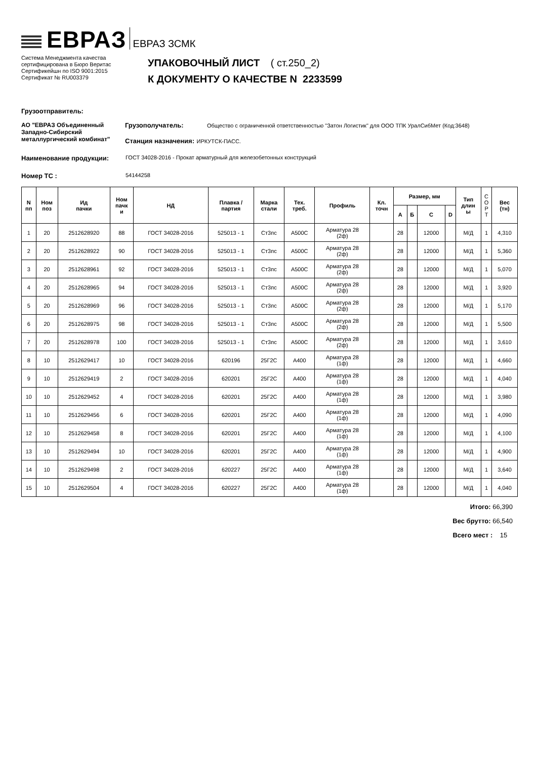ЕВРАЗ ЕВРАЗ ЗСМК
Система Менеджмента качества
сертифицирована в Бюро Веритас
Сертификейшн по ISO 9001:2015
Сертификат № RU003379
УПАКОВОЧНЫЙ ЛИСТ ( ст.250_2)
К ДОКУМЕНТУ О КАЧЕСТВЕ N 2233599
Грузоотправитель:
АО "ЕВРАЗ Объединенный Западно-Сибирский металлургический комбинат"
Грузополучатель: Общество с ограниченной ответственностью "Затон Логистик" для ООО ТПК УралСибМет (Код:3648)
Станция назначения: ИРКУТСК-ПАСС.
Наименование продукции: ГОСТ 34028-2016 - Прокат арматурный для железобетонных конструкций
Номер ТС : 54144258
| N пп | Ном поз | Ид пачки | Ном пачк и | НД | Плавка / партия | Марка стали | Тех. треб. | Профиль | Кл. точн | Размер, мм | | | | Тип длин ы | С О Р Т | Вес (тн) |
| --- | --- | --- | --- | --- | --- | --- | --- | --- | --- | --- | --- | --- | --- | --- | --- | --- |
| | | | | | | | | | | А | Б | С | D | | | |
| 1 | 20 | 2512628920 | 88 | ГОСТ 34028-2016 | 525013 - 1 | Ст3пс | А500С | Арматура 28 (2ф) | | 28 | | 12000 | | М/Д | 1 | 4,310 |
| 2 | 20 | 2512628922 | 90 | ГОСТ 34028-2016 | 525013 - 1 | Ст3пс | А500С | Арматура 28 (2ф) | | 28 | | 12000 | | М/Д | 1 | 5,360 |
| 3 | 20 | 2512628961 | 92 | ГОСТ 34028-2016 | 525013 - 1 | Ст3пс | А500С | Арматура 28 (2ф) | | 28 | | 12000 | | М/Д | 1 | 5,070 |
| 4 | 20 | 2512628965 | 94 | ГОСТ 34028-2016 | 525013 - 1 | Ст3пс | А500С | Арматура 28 (2ф) | | 28 | | 12000 | | М/Д | 1 | 3,920 |
| 5 | 20 | 2512628969 | 96 | ГОСТ 34028-2016 | 525013 - 1 | Ст3пс | А500С | Арматура 28 (2ф) | | 28 | | 12000 | | М/Д | 1 | 5,170 |
| 6 | 20 | 2512628975 | 98 | ГОСТ 34028-2016 | 525013 - 1 | Ст3пс | А500С | Арматура 28 (2ф) | | 28 | | 12000 | | М/Д | 1 | 5,500 |
| 7 | 20 | 2512628978 | 100 | ГОСТ 34028-2016 | 525013 - 1 | Ст3пс | А500С | Арматура 28 (2ф) | | 28 | | 12000 | | М/Д | 1 | 3,610 |
| 8 | 10 | 2512629417 | 10 | ГОСТ 34028-2016 | 620196 | 25Г2С | А400 | Арматура 28 (1ф) | | 28 | | 12000 | | М/Д | 1 | 4,660 |
| 9 | 10 | 2512629419 | 2 | ГОСТ 34028-2016 | 620201 | 25Г2С | А400 | Арматура 28 (1ф) | | 28 | | 12000 | | М/Д | 1 | 4,040 |
| 10 | 10 | 2512629452 | 4 | ГОСТ 34028-2016 | 620201 | 25Г2С | А400 | Арматура 28 (1ф) | | 28 | | 12000 | | М/Д | 1 | 3,980 |
| 11 | 10 | 2512629456 | 6 | ГОСТ 34028-2016 | 620201 | 25Г2С | А400 | Арматура 28 (1ф) | | 28 | | 12000 | | М/Д | 1 | 4,090 |
| 12 | 10 | 2512629458 | 8 | ГОСТ 34028-2016 | 620201 | 25Г2С | А400 | Арматура 28 (1ф) | | 28 | | 12000 | | М/Д | 1 | 4,100 |
| 13 | 10 | 2512629494 | 10 | ГОСТ 34028-2016 | 620201 | 25Г2С | А400 | Арматура 28 (1ф) | | 28 | | 12000 | | М/Д | 1 | 4,900 |
| 14 | 10 | 2512629498 | 2 | ГОСТ 34028-2016 | 620227 | 25Г2С | А400 | Арматура 28 (1ф) | | 28 | | 12000 | | М/Д | 1 | 3,640 |
| 15 | 10 | 2512629504 | 4 | ГОСТ 34028-2016 | 620227 | 25Г2С | А400 | Арматура 28 (1ф) | | 28 | | 12000 | | М/Д | 1 | 4,040 |
Итого: 66,390
Вес брутто: 66,540
Всего мест : 15